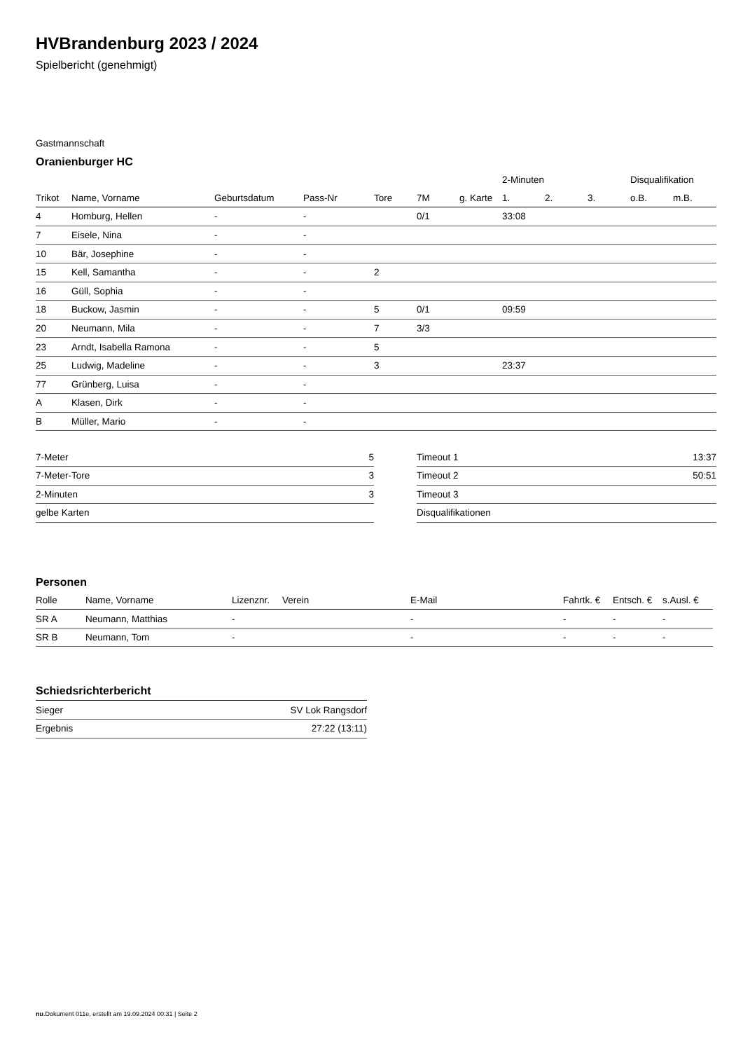HVBrandenburg 2023 / 2024
Spielbericht (genehmigt)
Gastmannschaft
Oranienburger HC
| | | | | | | | 2-Minuten | | | Disqualifikation | |
| --- | --- | --- | --- | --- | --- | --- | --- | --- | --- | --- | --- |
| Trikot | Name, Vorname | Geburtsdatum | Pass-Nr | Tore | 7M | g. Karte | 1. | 2. | 3. | o.B. | m.B. |
| 4 | Homburg, Hellen | - | - | | 0/1 | | 33:08 | | | | |
| 7 | Eisele, Nina | - | - | | | | | | | | |
| 10 | Bär, Josephine | - | - | | | | | | | | |
| 15 | Kell, Samantha | - | - | 2 | | | | | | | |
| 16 | Güll, Sophia | - | - | | | | | | | | |
| 18 | Buckow, Jasmin | - | - | 5 | 0/1 | | 09:59 | | | | |
| 20 | Neumann, Mila | - | - | 7 | 3/3 | | | | | | |
| 23 | Arndt, Isabella Ramona | - | - | 5 | | | | | | | |
| 25 | Ludwig, Madeline | - | - | 3 | | | 23:37 | | | | |
| 77 | Grünberg, Luisa | - | - | | | | | | | | |
| A | Klasen, Dirk | - | - | | | | | | | | |
| B | Müller, Mario | - | - | | | | | | | | |
| 7-Meter | 5 |
| 7-Meter-Tore | 3 |
| 2-Minuten | 3 |
| gelbe Karten | |
| Timeout 1 | 13:37 |
| Timeout 2 | 50:51 |
| Timeout 3 | |
| Disqualifikationen | |
Personen
| Rolle | Name, Vorname | Lizenznr. | Verein | E-Mail | Fahrtk. € | Entsch. € | s.Ausl. € |
| --- | --- | --- | --- | --- | --- | --- | --- |
| SR A | Neumann, Matthias | - | | - | - | - | - |
| SR B | Neumann, Tom | - | | - | - | - | - |
Schiedsrichterbericht
| Sieger | SV Lok Rangsdorf |
| Ergebnis | 27:22 (13:11) |
nu.Dokument 011e, erstellt am 19.09.2024 00:31 | Seite 2